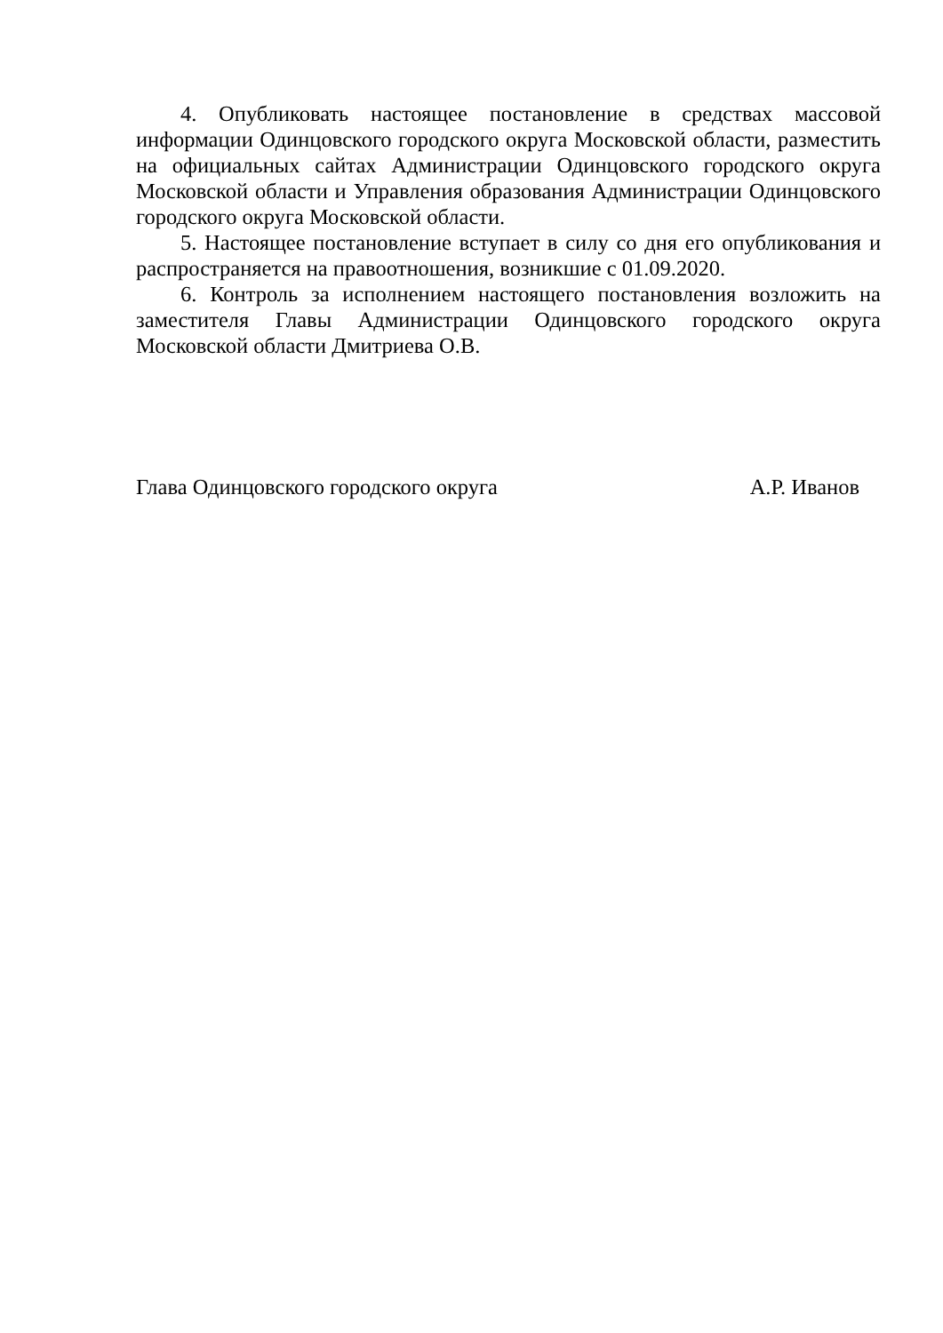4. Опубликовать настоящее постановление в средствах массовой информации Одинцовского городского округа Московской области, разместить на официальных сайтах Администрации Одинцовского городского округа Московской области и Управления образования Администрации Одинцовского городского округа Московской области.
5. Настоящее постановление вступает в силу со дня его опубликования и распространяется на правоотношения, возникшие с 01.09.2020.
6. Контроль за исполнением настоящего постановления возложить на заместителя Главы Администрации Одинцовского городского округа Московской области Дмитриева О.В.
Глава Одинцовского городского округа А.Р. Иванов